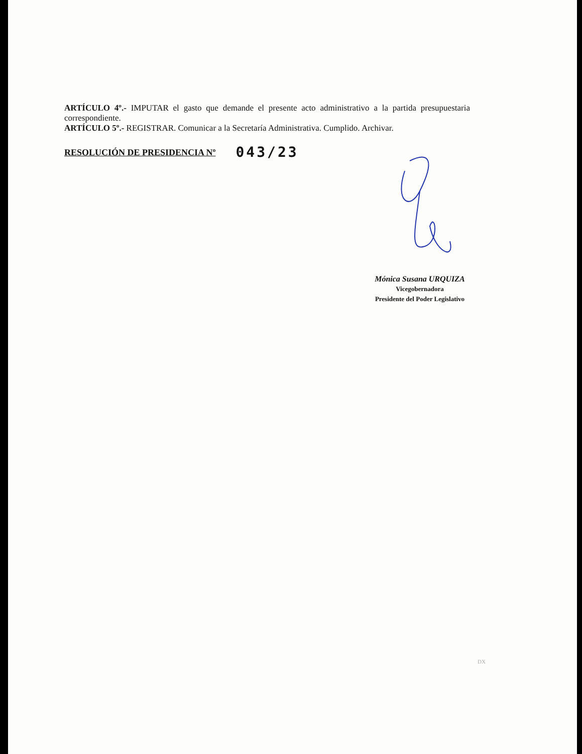ARTÍCULO 4º.- IMPUTAR el gasto que demande el presente acto administrativo a la partida presupuestaria correspondiente.
ARTÍCULO 5º.- REGISTRAR. Comunicar a la Secretaría Administrativa. Cumplido. Archivar.
RESOLUCIÓN DE PRESIDENCIA Nº 043/23
Mónica Susana URQUIZA
Vicegobernadora
Presidente del Poder Legislativo
DX